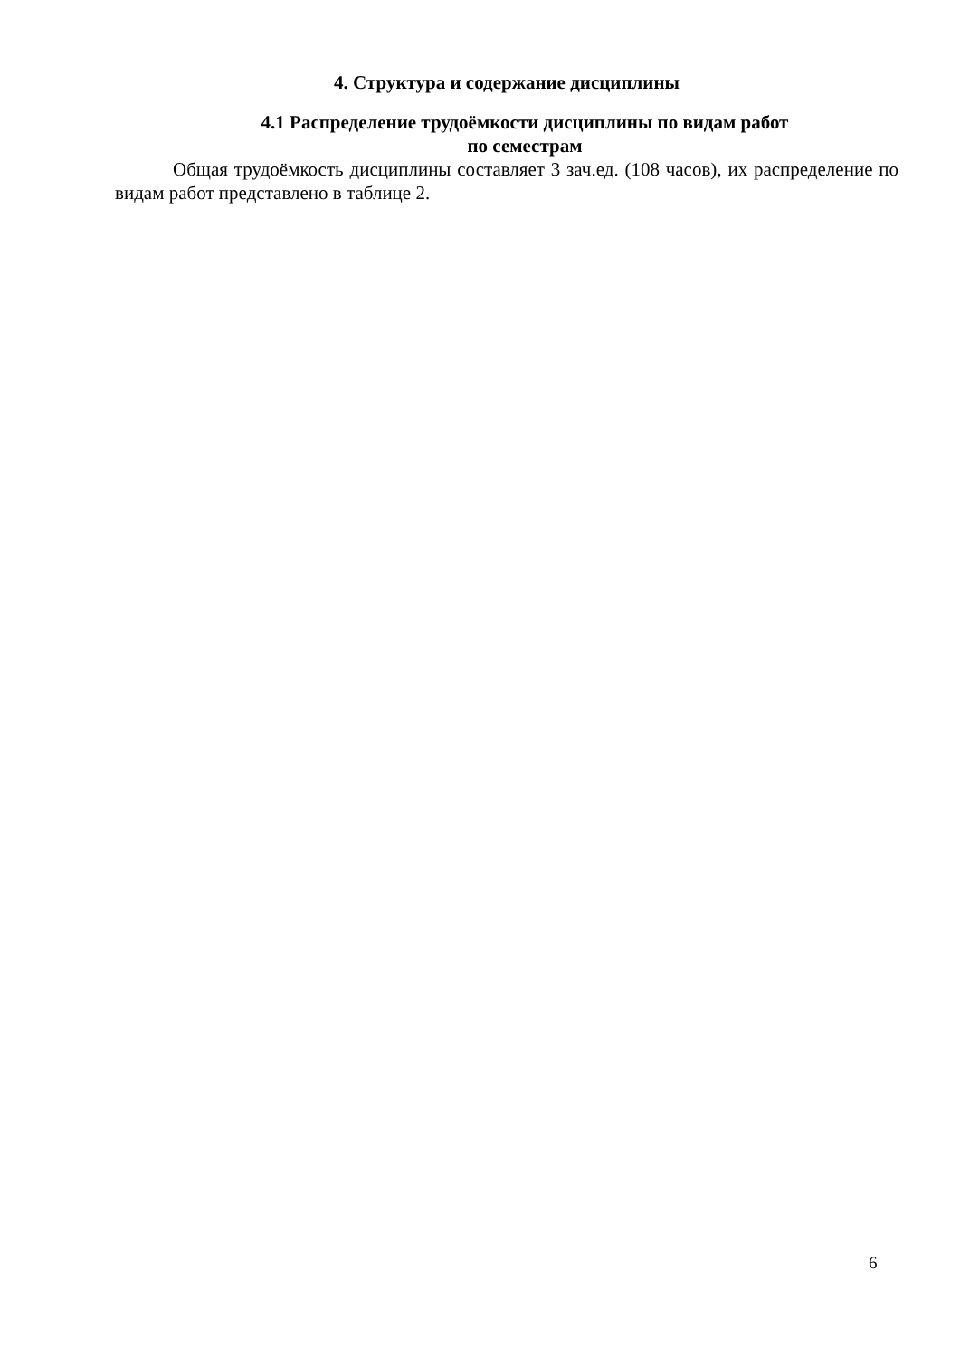4. Структура и содержание дисциплины
4.1 Распределение трудоёмкости дисциплины по видам работ
по семестрам
Общая трудоёмкость дисциплины составляет 3 зач.ед. (108 часов), их распределение по видам работ представлено в таблице 2.
6